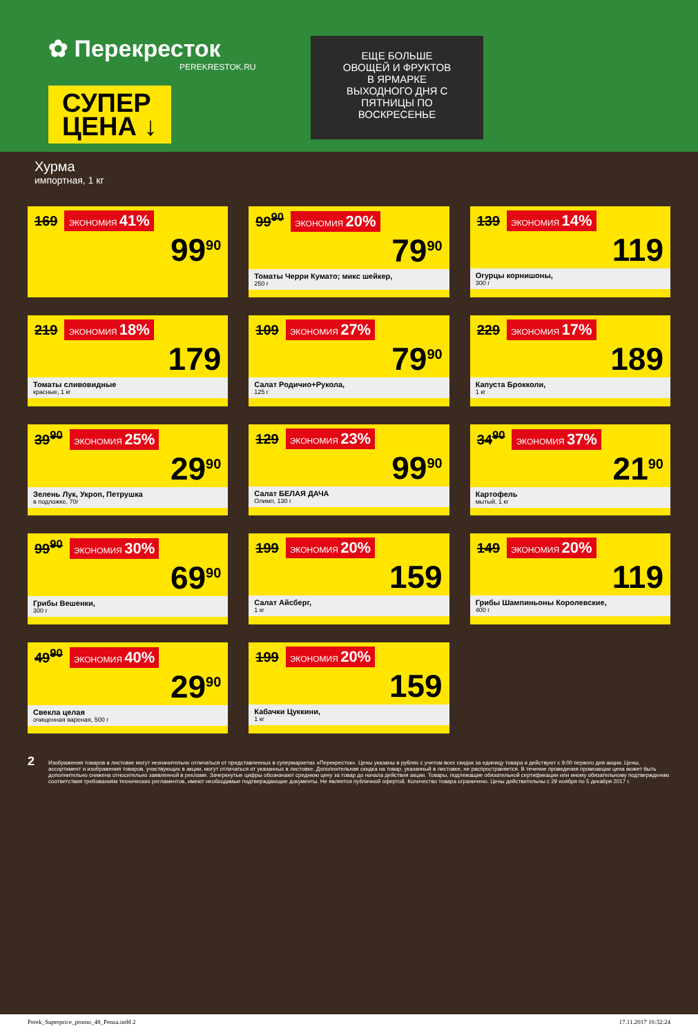✿ Перекресток
PEREKRESTOK.RU
СУПЕР
ЦЕНА ↓
ЕЩЕ БОЛЬШЕ ОВОЩЕЙ И ФРУКТОВ В ЯРМАРКЕ ВЫХОДНОГО ДНЯ С ПЯТНИЦЫ ПО ВОСКРЕСЕНЬЕ
Хурма
импортная, 1 кг
169 ЭКОНОМИЯ 41%
99<sup>90</sup>
99<sup>90</sup> ЭКОНОМИЯ 20%
79<sup>90</sup>
Томаты Черри Кумато; микс шейкер,
250 г
139 ЭКОНОМИЯ 14%
119
Огурцы корнишоны,
300 г
219 ЭКОНОМИЯ 18%
179
Томаты сливовидные
красные, 1 кг
109 ЭКОНОМИЯ 27%
79<sup>90</sup>
Салат Родичио+Рукола,
125 г
229 ЭКОНОМИЯ 17%
189
Капуста Брокколи,
1 кг
39<sup>90</sup> ЭКОНОМИЯ 25%
29<sup>90</sup>
Зелень Лук, Укроп, Петрушка
в подложке, 70г
129 ЭКОНОМИЯ 23%
99<sup>90</sup>
Салат БЕЛАЯ ДАЧА
Олимп, 130 г
34<sup>90</sup> ЭКОНОМИЯ 37%
21<sup>90</sup>
Картофель
мытый, 1 кг
99<sup>90</sup> ЭКОНОМИЯ 30%
69<sup>90</sup>
Грибы Вешенки,
300 г
199 ЭКОНОМИЯ 20%
159
Салат Айсберг,
1 кг
149 ЭКОНОМИЯ 20%
119
Грибы Шампиньоны Королевские,
400 г
49<sup>90</sup> ЭКОНОМИЯ 40%
29<sup>90</sup>
Свекла целая
очищенная вареная, 500 г
199 ЭКОНОМИЯ 20%
159
Кабачки Цуккини,
1 кг
2
Изображения товаров в листовке могут незначительно отличаться от представленных в супермаркетах «Перекресток». Цены указаны в рублях с учетом всех скидок за единицу товара и действуют с 9:00 первого дня акции. Цены, ассортимент и изображения товаров, участвующих в акции, могут отличаться от указанных в листовке. Дополнительная скидка на товар, указанный в листовке, не распространяется. В течение проведения промоакции цена может быть дополнительно снижена относительно заявленной в рекламе. Зачеркнутые цифры обозначают среднюю цену за товар до начала действия акции. Товары, подлежащие обязательной сертификации или иному обязательному подтверждению соответствия требованиям технических регламентов, имеют необходимые подтверждающие документы. Не является публичной офертой. Количество товара ограничено. Цены действительны с 29 ноября по 5 декабря 2017 г.
Perek_Superprice_promo_48_Penza.indd 2 17.11.2017 16:32:24